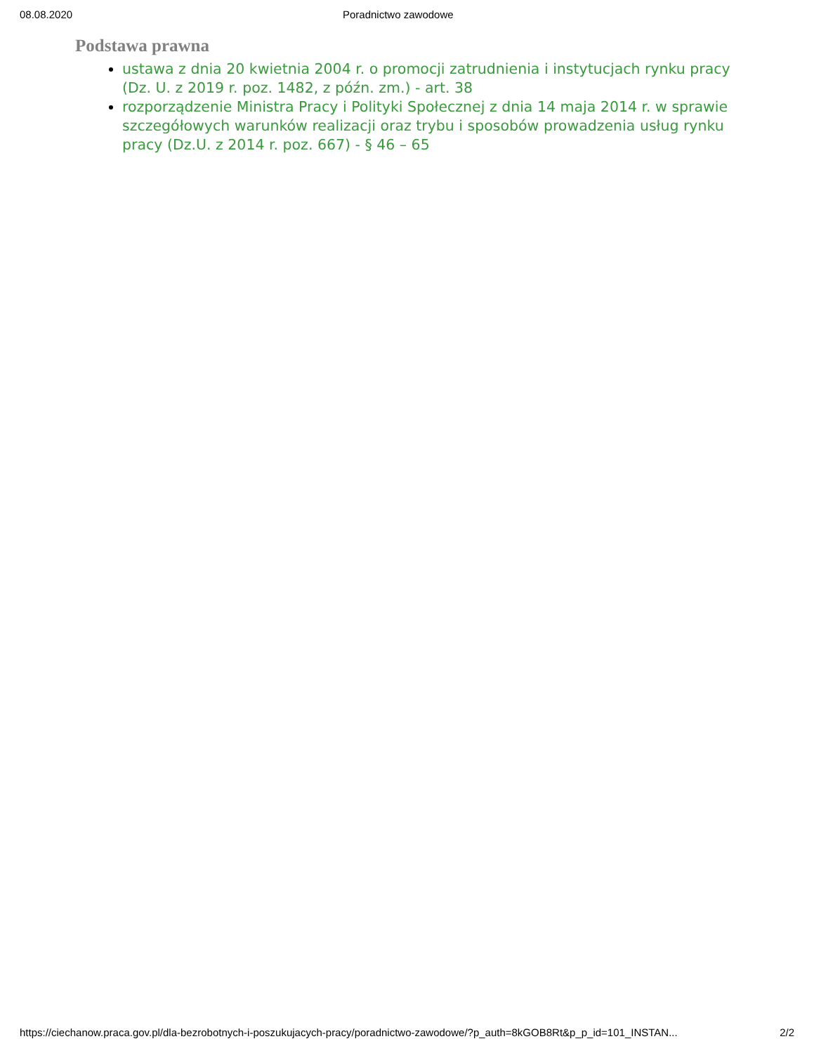08.08.2020 Poradnictwo zawodowe
Podstawa prawna
ustawa z dnia 20 kwietnia 2004 r. o promocji zatrudnienia i instytucjach rynku pracy (Dz. U. z 2019 r. poz. 1482, z późn. zm.) - art. 38
rozporządzenie Ministra Pracy i Polityki Społecznej z dnia 14 maja 2014 r. w sprawie szczegółowych warunków realizacji oraz trybu i sposobów prowadzenia usług rynku pracy (Dz.U. z 2014 r. poz. 667) - § 46 – 65
https://ciechanow.praca.gov.pl/dla-bezrobotnych-i-poszukujacych-pracy/poradnictwo-zawodowe/?p_auth=8kGOB8Rt&p_p_id=101_INSTAN... 2/2